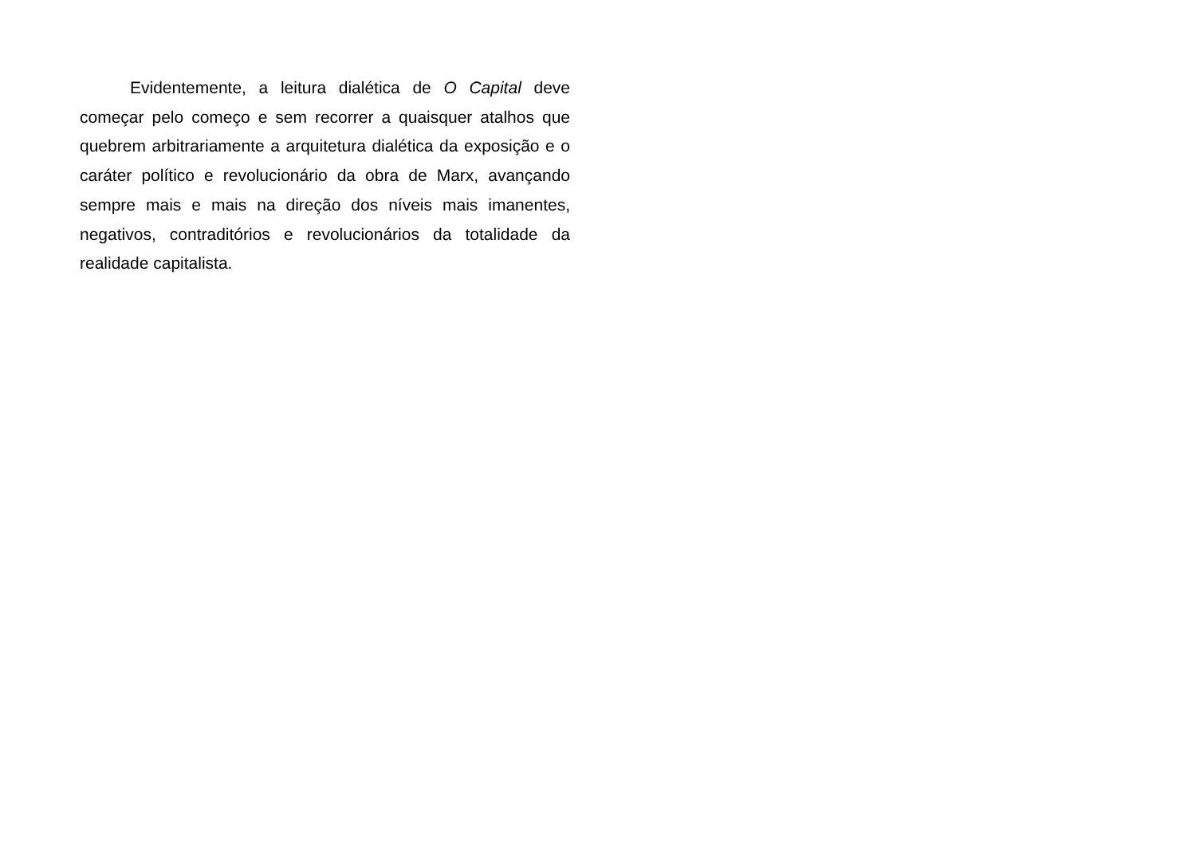Evidentemente, a leitura dialética de O Capital deve começar pelo começo e sem recorrer a quaisquer atalhos que quebrem arbitrariamente a arquitetura dialética da exposição e o caráter político e revolucionário da obra de Marx, avançando sempre mais e mais na direção dos níveis mais imanentes, negativos, contraditórios e revolucionários da totalidade da realidade capitalista.